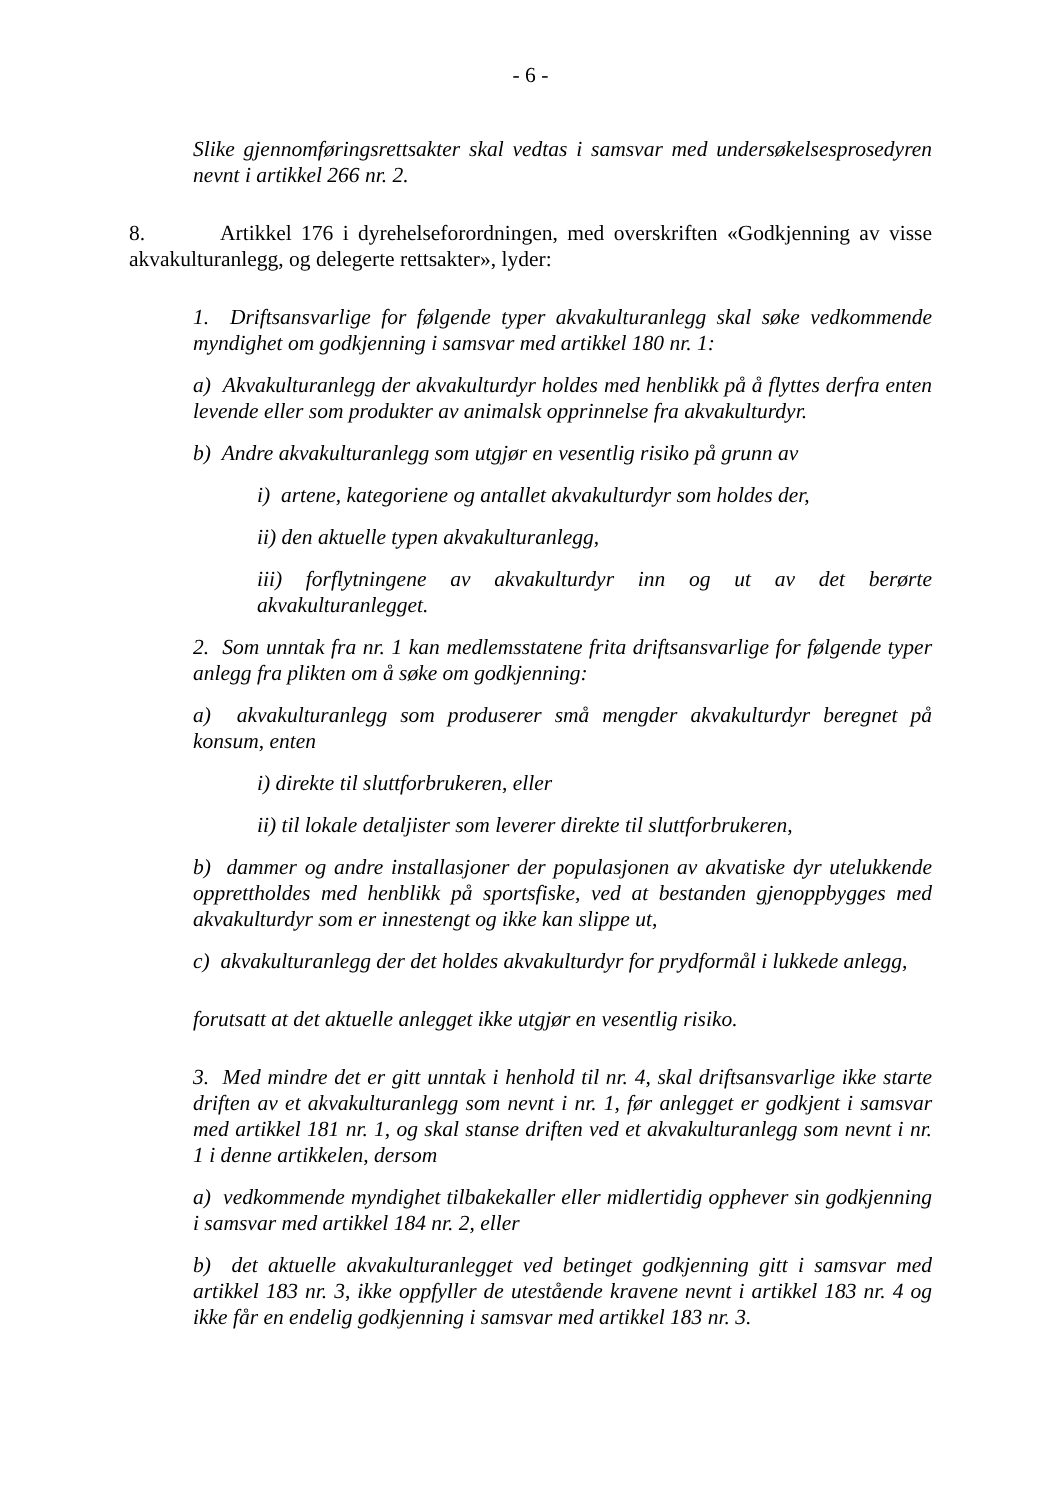- 6 -
Slike gjennomføringsrettsakter skal vedtas i samsvar med undersøkelsesprosedyren nevnt i artikkel 266 nr. 2.
8. Artikkel 176 i dyrehelseforordningen, med overskriften «Godkjenning av visse akvakulturanlegg, og delegerte rettsakter», lyder:
1. Driftsansvarlige for følgende typer akvakulturanlegg skal søke vedkommende myndighet om godkjenning i samsvar med artikkel 180 nr. 1:
a) Akvakulturanlegg der akvakulturdyr holdes med henblikk på å flyttes derfra enten levende eller som produkter av animalsk opprinnelse fra akvakulturdyr.
b) Andre akvakulturanlegg som utgjør en vesentlig risiko på grunn av
i) artene, kategoriene og antallet akvakulturdyr som holdes der,
ii) den aktuelle typen akvakulturanlegg,
iii) forflytningene av akvakulturdyr inn og ut av det berørte akvakulturanlegget.
2. Som unntak fra nr. 1 kan medlemsstatene frita driftsansvarlige for følgende typer anlegg fra plikten om å søke om godkjenning:
a) akvakulturanlegg som produserer små mengder akvakulturdyr beregnet på konsum, enten
i) direkte til sluttforbrukeren, eller
ii) til lokale detaljister som leverer direkte til sluttforbrukeren,
b) dammer og andre installasjoner der populasjonen av akvatiske dyr utelukkende opprettholdes med henblikk på sportsfiske, ved at bestanden gjenoppbygges med akvakulturdyr som er innestengt og ikke kan slippe ut,
c) akvakulturanlegg der det holdes akvakulturdyr for prydformål i lukkede anlegg,
forutsatt at det aktuelle anlegget ikke utgjør en vesentlig risiko.
3. Med mindre det er gitt unntak i henhold til nr. 4, skal driftsansvarlige ikke starte driften av et akvakulturanlegg som nevnt i nr. 1, før anlegget er godkjent i samsvar med artikkel 181 nr. 1, og skal stanse driften ved et akvakulturanlegg som nevnt i nr. 1 i denne artikkelen, dersom
a) vedkommende myndighet tilbakekaller eller midlertidig opphever sin godkjenning i samsvar med artikkel 184 nr. 2, eller
b) det aktuelle akvakulturanlegget ved betinget godkjenning gitt i samsvar med artikkel 183 nr. 3, ikke oppfyller de utestående kravene nevnt i artikkel 183 nr. 4 og ikke får en endelig godkjenning i samsvar med artikkel 183 nr. 3.